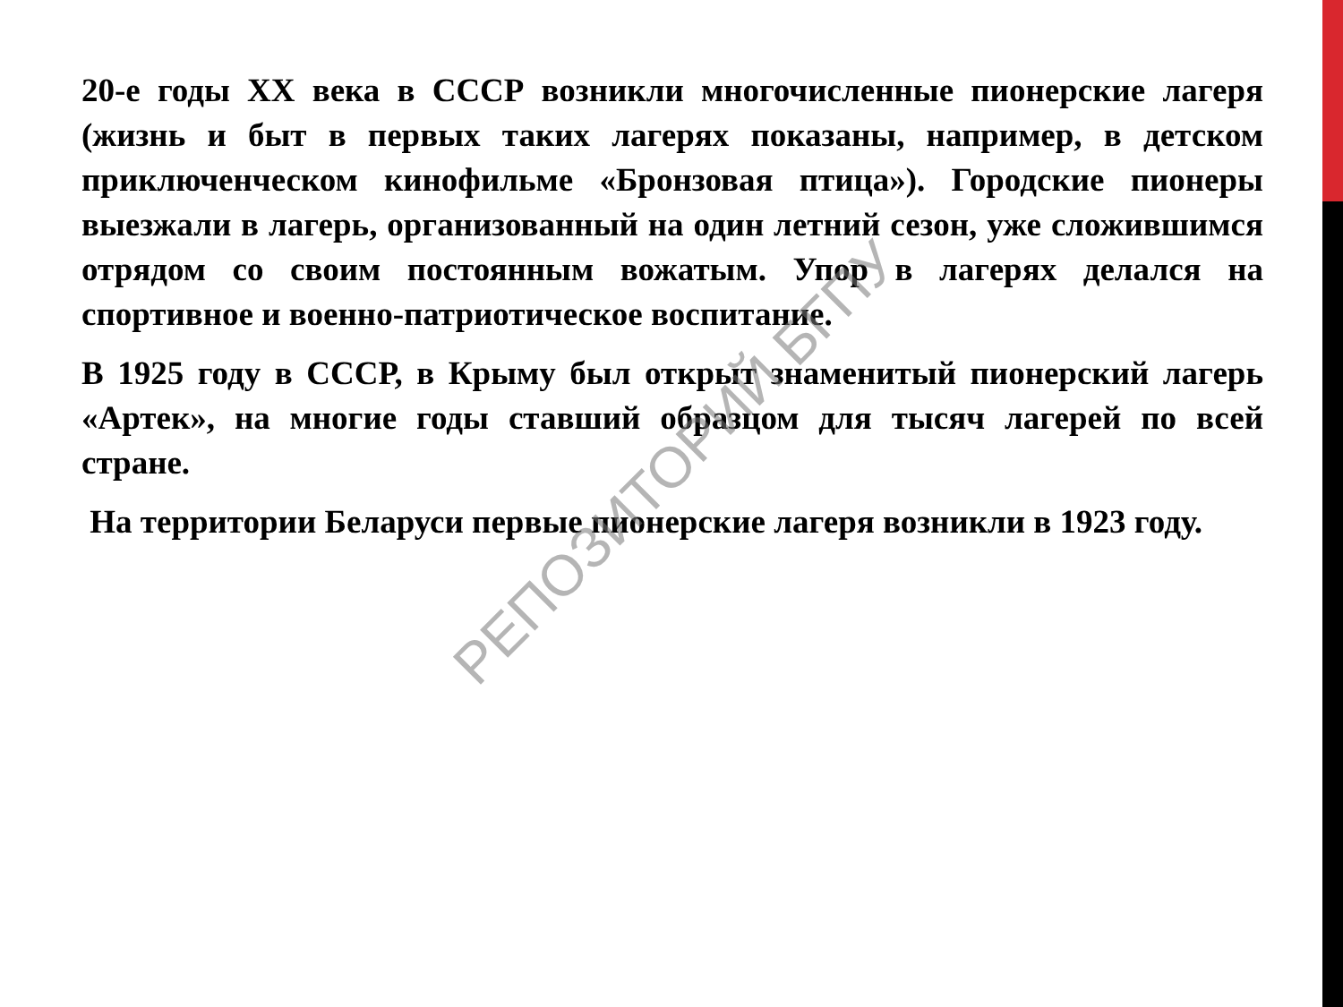20-е годы XX века в СССР возникли многочисленные пионерские лагеря (жизнь и быт в первых таких лагерях показаны, например, в детском приключенческом кинофильме «Бронзовая птица»). Городские пионеры выезжали в лагерь, организованный на один летний сезон, уже сложившимся отрядом со своим постоянным вожатым. Упор в лагерях делался на спортивное и военно-патриотическое воспитание.
В 1925 году в СССР, в Крыму был открыт знаменитый пионерский лагерь «Артек», на многие годы ставший образцом для тысяч лагерей по всей стране.
На территории Беларуси первые пионерские лагеря возникли в 1923 году.
РЕПОЗИТОРИЙ БГПУ